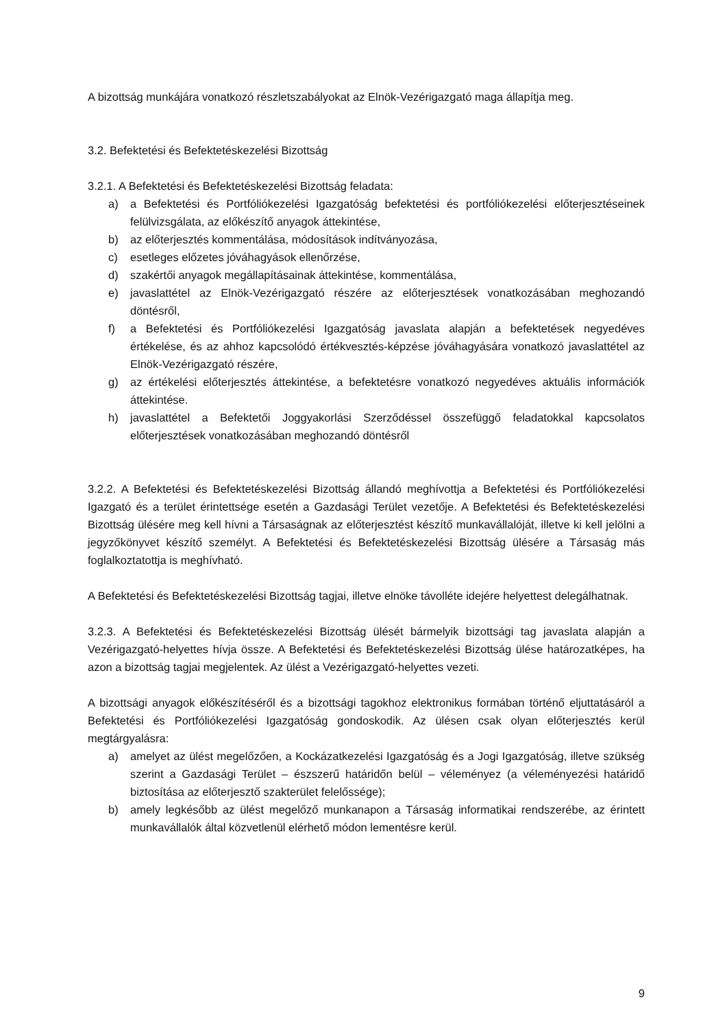A bizottság munkájára vonatkozó részletszabályokat az Elnök-Vezérigazgató maga állapítja meg.
3.2. Befektetési és Befektetéskezelési Bizottság
3.2.1. A Befektetési és Befektetéskezelési Bizottság feladata:
a) a Befektetési és Portfóliókezelési Igazgatóság befektetési és portfóliókezelési előterjesztéseinek felülvizsgálata, az előkészítő anyagok áttekintése,
b) az előterjesztés kommentálása, módosítások indítványozása,
c) esetleges előzetes jóváhagyások ellenőrzése,
d) szakértői anyagok megállapításainak áttekintése, kommentálása,
e) javaslattétel az Elnök-Vezérigazgató részére az előterjesztések vonatkozásában meghozandó döntésről,
f) a Befektetési és Portfóliókezelési Igazgatóság javaslata alapján a befektetések negyedéves értékelése, és az ahhoz kapcsolódó értékvesztés-képzése jóváhagyására vonatkozó javaslattétel az Elnök-Vezérigazgató részére,
g) az értékelési előterjesztés áttekintése, a befektetésre vonatkozó negyedéves aktuális információk áttekintése.
h) javaslattétel a Befektetői Joggyakorlási Szerződéssel összefüggő feladatokkal kapcsolatos előterjesztések vonatkozásában meghozandó döntésről
3.2.2. A Befektetési és Befektetéskezelési Bizottság állandó meghívottja a Befektetési és Portfóliókezelési Igazgató és a terület érintettsége esetén a Gazdasági Terület vezetője. A Befektetési és Befektetéskezelési Bizottság ülésére meg kell hívni a Társaságnak az előterjesztést készítő munkavállalóját, illetve ki kell jelölni a jegyzőkönyvet készítő személyt. A Befektetési és Befektetéskezelési Bizottság ülésére a Társaság más foglalkoztatottja is meghívható.
A Befektetési és Befektetéskezelési Bizottság tagjai, illetve elnöke távolléte idejére helyettest delegálhatnak.
3.2.3. A Befektetési és Befektetéskezelési Bizottság ülését bármelyik bizottsági tag javaslata alapján a Vezérigazgató-helyettes hívja össze. A Befektetési és Befektetéskezelési Bizottság ülése határozatképes, ha azon a bizottság tagjai megjelentek. Az ülést a Vezérigazgató-helyettes vezeti.
A bizottsági anyagok előkészítéséről és a bizottsági tagokhoz elektronikus formában történő eljuttatásáról a Befektetési és Portfóliókezelési Igazgatóság gondoskodik. Az ülésen csak olyan előterjesztés kerül megtárgyalásra:
a) amelyet az ülést megelőzően, a Kockázatkezelési Igazgatóság és a Jogi Igazgatóság, illetve szükség szerint a Gazdasági Terület – észszerű határidőn belül – véleményez (a véleményezési határidő biztosítása az előterjesztő szakterület felelőssége);
b) amely legkésőbb az ülést megelőző munkanapon a Társaság informatikai rendszerébe, az érintett munkavállalók által közvetlenül elérhető módon lementésre kerül.
9